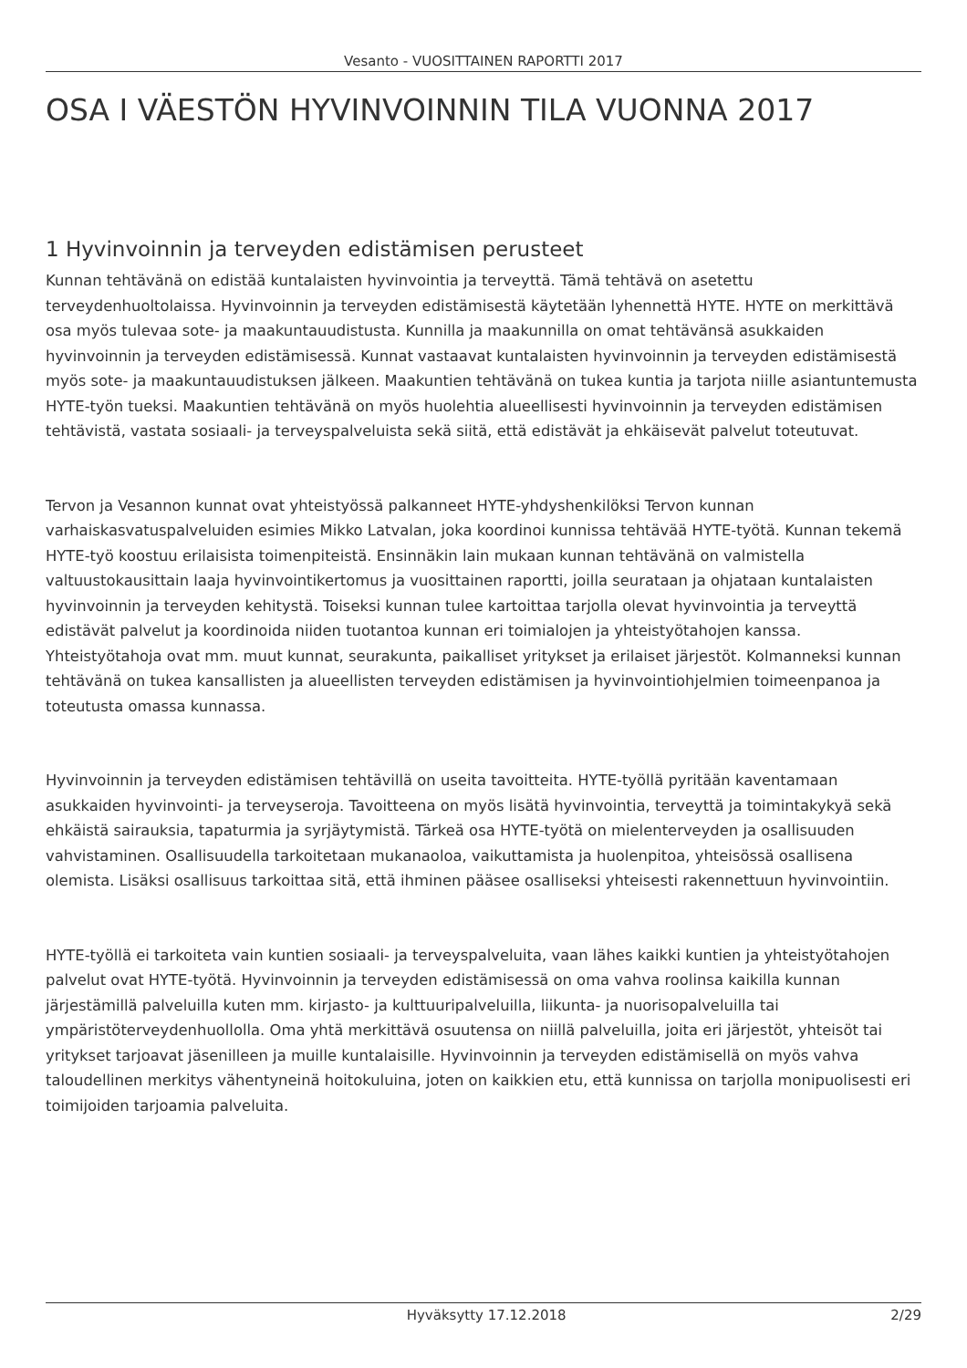Vesanto - VUOSITTAINEN RAPORTTI 2017
OSA I VÄESTÖN HYVINVOINNIN TILA VUONNA 2017
1 Hyvinvoinnin ja terveyden edistämisen perusteet
Kunnan tehtävänä on edistää kuntalaisten hyvinvointia ja terveyttä. Tämä tehtävä on asetettu terveydenhuoltolaissa. Hyvinvoinnin ja terveyden edistämisestä käytetään lyhennettä HYTE. HYTE on merkittävä osa myös tulevaa sote- ja maakuntauudistusta. Kunnilla ja maakunnilla on omat tehtävänsä asukkaiden hyvinvoinnin ja terveyden edistämisessä. Kunnat vastaavat kuntalaisten hyvinvoinnin ja terveyden edistämisestä myös sote- ja maakuntauudistuksen jälkeen. Maakuntien tehtävänä on tukea kuntia ja tarjota niille asiantuntemusta HYTE-työn tueksi. Maakuntien tehtävänä on myös huolehtia alueellisesti hyvinvoinnin ja terveyden edistämisen tehtävistä, vastata sosiaali- ja terveyspalveluista sekä siitä, että edistävät ja ehkäisevät palvelut toteutuvat.
Tervon ja Vesannon kunnat ovat yhteistyössä palkanneet HYTE-yhdyshenkilöksi Tervon kunnan varhaiskasvatuspalveluiden esimies Mikko Latvalan, joka koordinoi kunnissa tehtävää HYTE-työtä. Kunnan tekemä HYTE-työ koostuu erilaisista toimenpiteistä. Ensinnäkin lain mukaan kunnan tehtävänä on valmistella valtuustokausittain laaja hyvinvointikertomus ja vuosittainen raportti, joilla seurataan ja ohjataan kuntalaisten hyvinvoinnin ja terveyden kehitystä. Toiseksi kunnan tulee kartoittaa tarjolla olevat hyvinvointia ja terveyttä edistävät palvelut ja koordinoida niiden tuotantoa kunnan eri toimialojen ja yhteistyötahojen kanssa. Yhteistyötahoja ovat mm. muut kunnat, seurakunta, paikalliset yritykset ja erilaiset järjestöt. Kolmanneksi kunnan tehtävänä on tukea kansallisten ja alueellisten terveyden edistämisen ja hyvinvointiohjelmien toimeenpanoa ja toteutusta omassa kunnassa.
Hyvinvoinnin ja terveyden edistämisen tehtävillä on useita tavoitteita. HYTE-työllä pyritään kaventamaan asukkaiden hyvinvointi- ja terveyseroja. Tavoitteena on myös lisätä hyvinvointia, terveyttä ja toimintakykyä sekä ehkäistä sairauksia, tapaturmia ja syrjäytymistä. Tärkeä osa HYTE-työtä on mielenterveyden ja osallisuuden vahvistaminen. Osallisuudella tarkoitetaan mukanaoloa, vaikuttamista ja huolenpitoa, yhteisössä osallisena olemista. Lisäksi osallisuus tarkoittaa sitä, että ihminen pääsee osalliseksi yhteisesti rakennettuun hyvinvointiin.
HYTE-työllä ei tarkoiteta vain kuntien sosiaali- ja terveyspalveluita, vaan lähes kaikki kuntien ja yhteistyötahojen palvelut ovat HYTE-työtä. Hyvinvoinnin ja terveyden edistämisessä on oma vahva roolinsa kaikilla kunnan järjestämillä palveluilla kuten mm. kirjasto- ja kulttuuripalveluilla, liikunta- ja nuorisopalveluilla tai ympäristöterveydenhuollolla. Oma yhtä merkittävä osuutensa on niillä palveluilla, joita eri järjestöt, yhteisöt tai yritykset tarjoavat jäsenilleen ja muille kuntalaisille. Hyvinvoinnin ja terveyden edistämisellä on myös vahva taloudellinen merkitys vähentyneinä hoitokuluina, joten on kaikkien etu, että kunnissa on tarjolla monipuolisesti eri toimijoiden tarjoamia palveluita.
Hyväksytty 17.12.2018 2/29